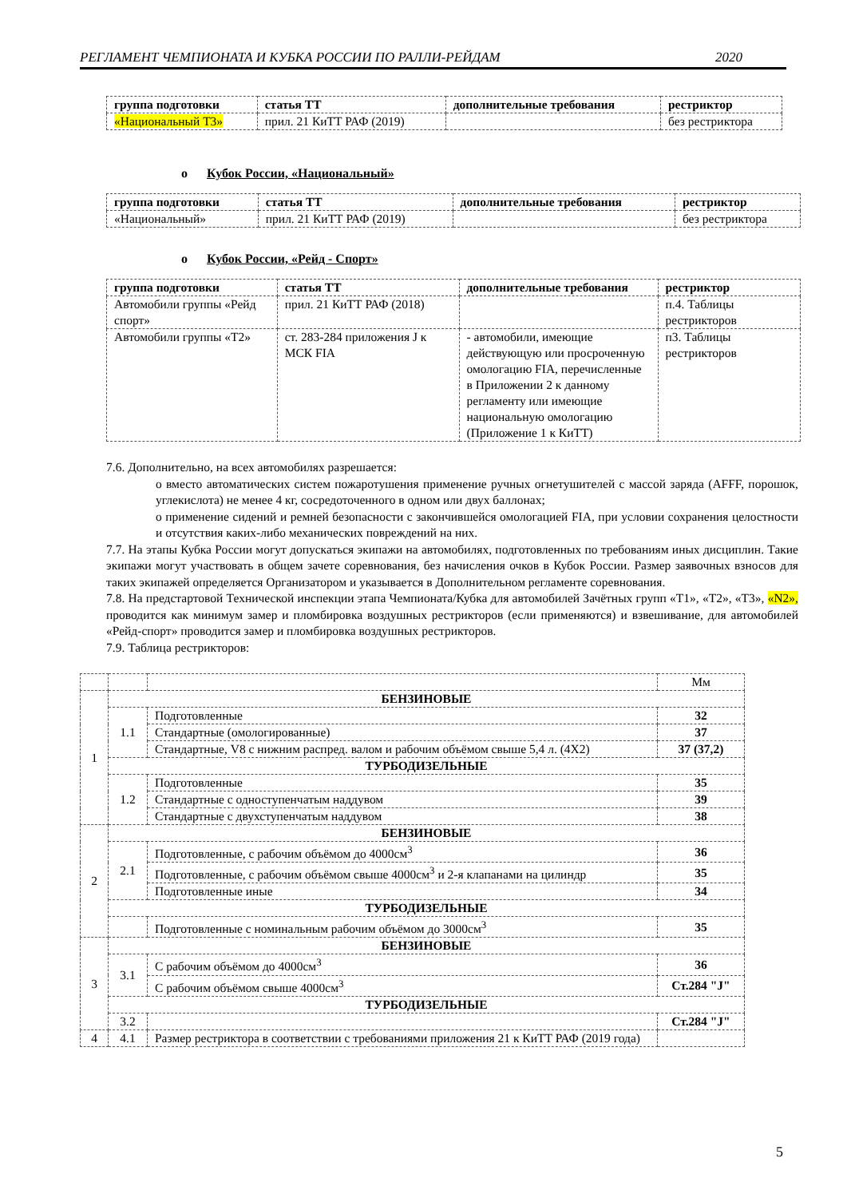РЕГЛАМЕНТ ЧЕМПИОНАТА И КУБКА РОССИИ ПО РАЛЛИ-РЕЙДАМ 2020
| группа подготовки | статья ТТ | дополнительные требования | рестриктор |
| --- | --- | --- | --- |
| «Национальный Т3» | прил. 21 КиТТ РАФ (2019) | | без рестриктора |
o Кубок России, «Национальный»
| группа подготовки | статья ТТ | дополнительные требования | рестриктор |
| --- | --- | --- | --- |
| «Национальный» | прил. 21 КиТТ РАФ (2019) | | без рестриктора |
o Кубок России, «Рейд - Спорт»
| группа подготовки | статья ТТ | дополнительные требования | рестриктор |
| --- | --- | --- | --- |
| Автомобили группы «Рейд спорт» | прил. 21 КиТТ РАФ (2018) | | п.4. Таблицы рестрикторов |
| Автомобили группы «Т2» | ст. 283-284 приложения J к МСК FIA | - автомобили, имеющие действующую или просроченную омологацию FIA, перечисленные в Приложении 2 к данному регламенту или имеющие национальную омологацию (Приложение 1 к КиТТ) | п3. Таблицы рестрикторов |
7.6. Дополнительно, на всех автомобилях разрешается:
o вместо автоматических систем пожаротушения применение ручных огнетушителей с массой заряда (AFFF, порошок, углекислота) не менее 4 кг, сосредоточенного в одном или двух баллонах;
o применение сидений и ремней безопасности с закончившейся омологацией FIA, при условии сохранения целостности и отсутствия каких-либо механических повреждений на них.
7.7. На этапы Кубка России могут допускаться экипажи на автомобилях, подготовленных по требованиям иных дисциплин. Такие экипажи могут участвовать в общем зачете соревнования, без начисления очков в Кубок России. Размер заявочных взносов для таких экипажей определяется Организатором и указывается в Дополнительном регламенте соревнования.
7.8. На предстартовой Технической инспекции этапа Чемпионата/Кубка для автомобилей Зачётных групп «Т1», «Т2», «Т3», «N2», проводится как минимум замер и пломбировка воздушных рестрикторов (если применяются) и взвешивание, для автомобилей «Рейд-спорт» проводится замер и пломбировка воздушных рестрикторов.
7.9. Таблица рестрикторов:
| | | | Мм |
| 1 | БЕНЗИНОВЫЕ | | |
| | 1.1 | Подготовленные | 32 |
| | | Стандартные (омологированные) | 37 |
| | | Стандартные, V8 с нижним распред. валом и рабочим объёмом свыше 5,4 л. (4Х2) | 37 (37,2) |
| | ТУРБОДИЗЕЛЬНЫЕ | | |
| | 1.2 | Подготовленные | 35 |
| | | Стандартные с одноступенчатым наддувом | 39 |
| | | Стандартные с двухступенчатым наддувом | 38 |
| 2 | БЕНЗИНОВЫЕ | | |
| | 2.1 | Подготовленные, с рабочим объёмом до 4000см<sup>3</sup> | 36 |
| | | Подготовленные, с рабочим объёмом свыше 4000см<sup>3</sup> и 2-я клапанами на цилиндр | 35 |
| | | Подготовленные иные | 34 |
| | ТУРБОДИЗЕЛЬНЫЕ | | |
| | | Подготовленные с номинальным рабочим объёмом до 3000см<sup>3</sup> | 35 |
| 3 | БЕНЗИНОВЫЕ | | |
| | 3.1 | С рабочим объёмом до 4000см<sup>3</sup> | 36 |
| | | С рабочим объёмом свыше 4000см<sup>3</sup> | Ст.284 "J" |
| | ТУРБОДИЗЕЛЬНЫЕ | | |
| | 3.2 | | Ст.284 "J" |
| 4 | 4.1 | Размер рестриктора в соответствии с требованиями приложения 21 к КиТТ РАФ (2019 года) | |
5